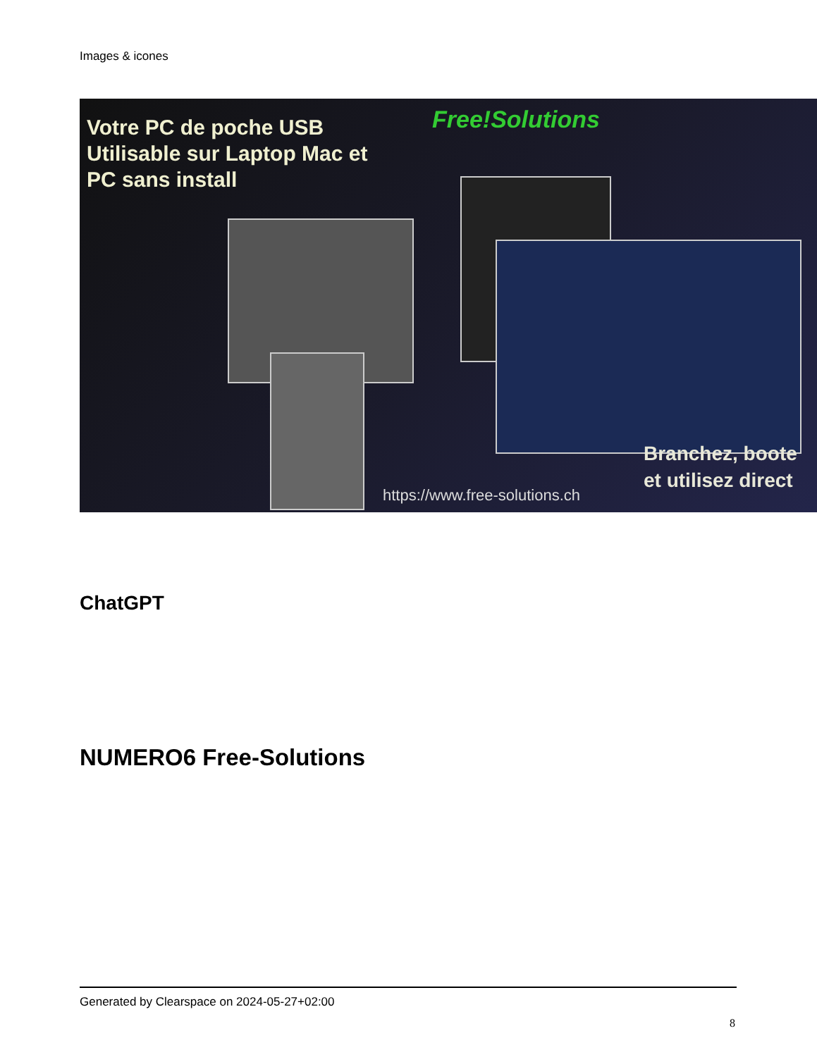Images & icones
Votre PC de poche USB
Utilisable sur Laptop Mac et
PC sans install
Free!Solutions
https://www.free-solutions.ch
Branchez, boote
et utilisez direct
ChatGPT
NUMERO6 Free-Solutions
Generated by Clearspace on 2024-05-27+02:00
8